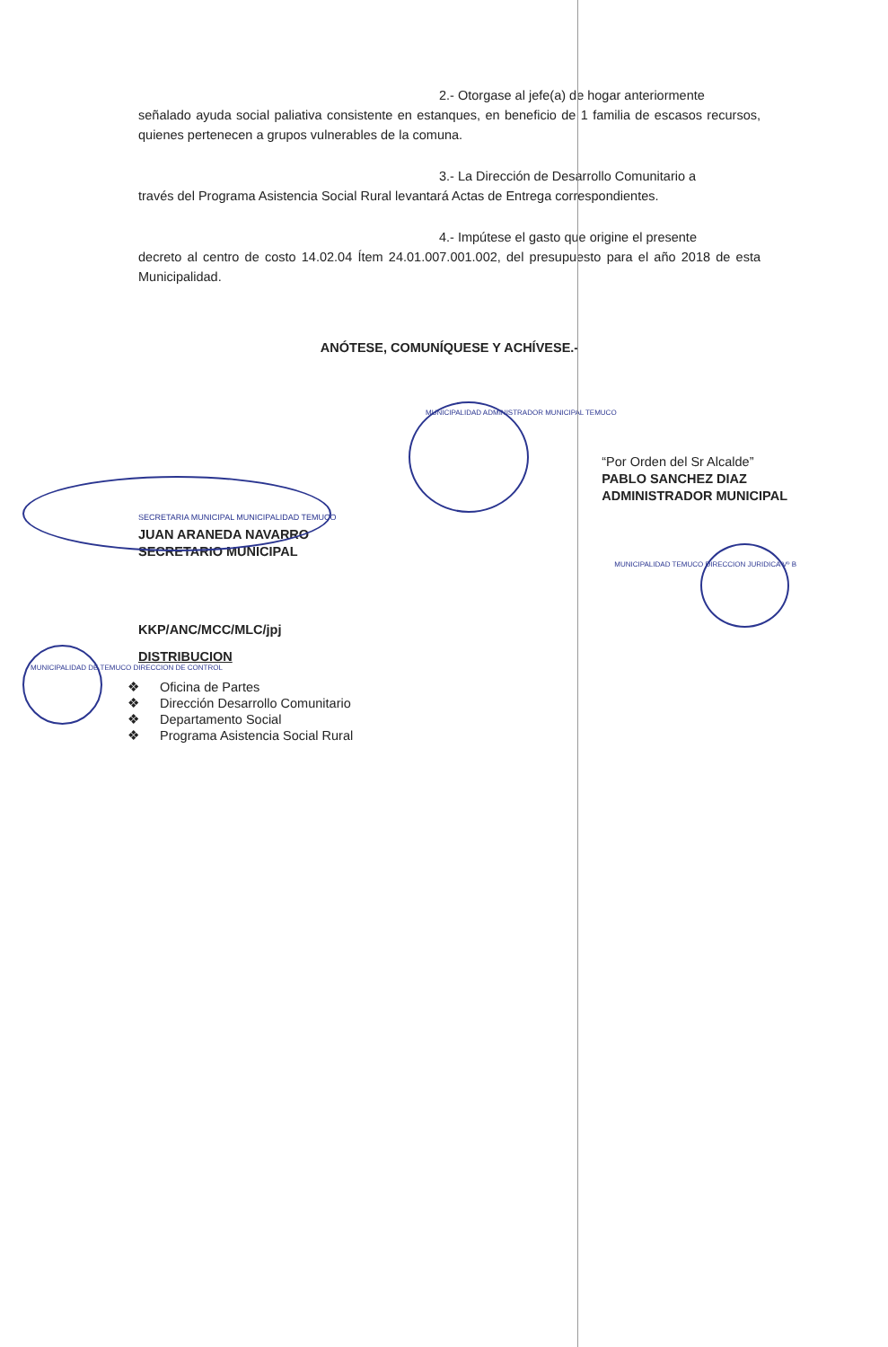2.- Otorgase al jefe(a) de hogar anteriormente
señalado ayuda social paliativa consistente en estanques, en beneficio de 1 familia de escasos recursos, quienes pertenecen a grupos vulnerables de la comuna.
3.- La Dirección de Desarrollo Comunitario a
través del Programa Asistencia Social Rural levantará Actas de Entrega correspondientes.
4.- Impútese el gasto que origine el presente
decreto al centro de costo 14.02.04 Ítem 24.01.007.001.002, del presupuesto para el año 2018 de esta Municipalidad.
ANÓTESE, COMUNÍQUESE Y ACHÍVESE.-
MUNICIPALIDAD ADMINISTRADOR MUNICIPAL TEMUCO
SECRETARIA MUNICIPAL MUNICIPALIDAD TEMUCO
JUAN ARANEDA NAVARRO
SECRETARIO MUNICIPAL
“Por Orden del Sr Alcalde”
PABLO SANCHEZ DIAZ
ADMINISTRADOR MUNICIPAL
MUNICIPALIDAD TEMUCO DIRECCION JURIDICA Vº B
KKP/ANC/MCC/MLC/jpj
DISTRIBUCION
MUNICIPALIDAD DE TEMUCO DIRECCION DE CONTROL
❖ Oficina de Partes
❖ Dirección Desarrollo Comunitario
❖ Departamento Social
❖ Programa Asistencia Social Rural